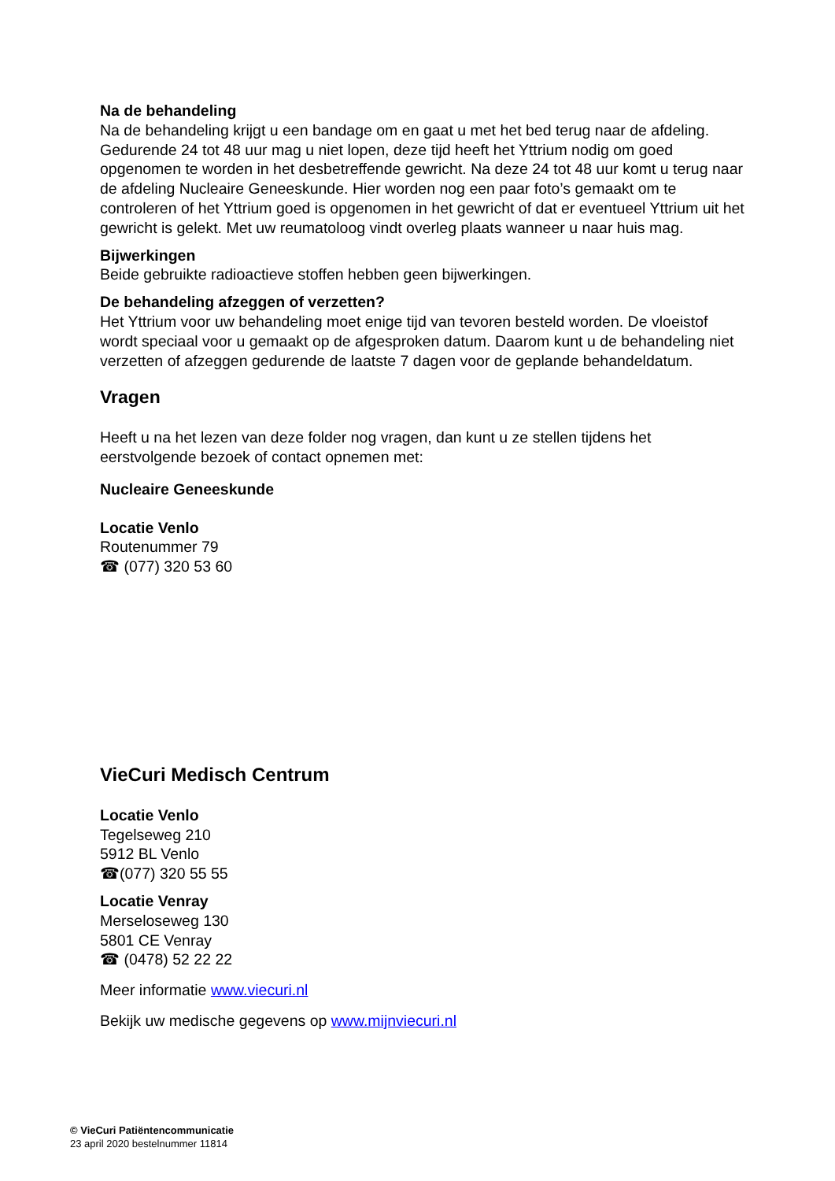Na de behandeling
Na de behandeling krijgt u een bandage om en gaat u met het bed terug naar de afdeling. Gedurende 24 tot 48 uur mag u niet lopen, deze tijd heeft het Yttrium nodig om goed opgenomen te worden in het desbetreffende gewricht. Na deze 24 tot 48 uur komt u terug naar de afdeling Nucleaire Geneeskunde. Hier worden nog een paar foto’s gemaakt om te controleren of het Yttrium goed is opgenomen in het gewricht of dat er eventueel Yttrium uit het gewricht is gelekt. Met uw reumatoloog vindt overleg plaats wanneer u naar huis mag.
Bijwerkingen
Beide gebruikte radioactieve stoffen hebben geen bijwerkingen.
De behandeling afzeggen of verzetten?
Het Yttrium voor uw behandeling moet enige tijd van tevoren besteld worden. De vloeistof wordt speciaal voor u gemaakt op de afgesproken datum. Daarom kunt u de behandeling niet verzetten of afzeggen gedurende de laatste 7 dagen voor de geplande behandeldatum.
Vragen
Heeft u na het lezen van deze folder nog vragen, dan kunt u ze stellen tijdens het eerstvolgende bezoek of contact opnemen met:
Nucleaire Geneeskunde
Locatie Venlo
Routenummer 79
☎ (077) 320 53 60
VieCuri Medisch Centrum
Locatie Venlo
Tegelseweg 210
5912 BL Venlo
☎(077) 320 55 55
Locatie Venray
Merseloseweg 130
5801 CE Venray
☎ (0478) 52 22 22
Meer informatie www.viecuri.nl
Bekijk uw medische gegevens op www.mijnviecuri.nl
© VieCuri Patiëntencommunicatie
23 april 2020 bestelnummer 11814